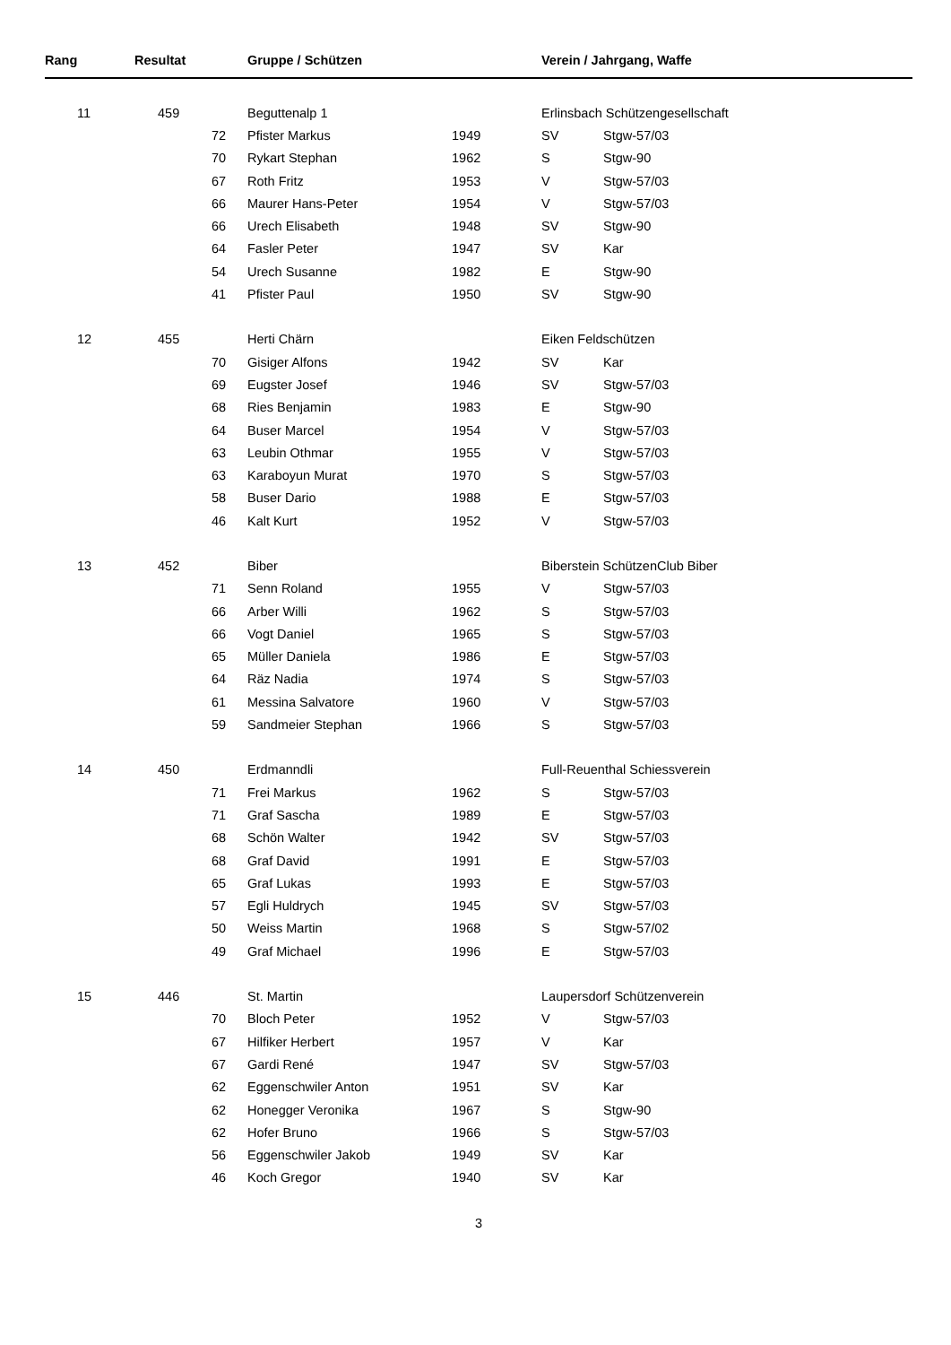| Rang | Resultat | | Gruppe / Schützen | | Verein / Jahrgang, Waffe | |
| --- | --- | --- | --- | --- | --- | --- |
| 11 | 459 | | Beguttenalp 1 | | Erlinsbach Schützengesellschaft | |
| | | 72 | Pfister Markus | 1949 | SV | Stgw-57/03 |
| | | 70 | Rykart Stephan | 1962 | S | Stgw-90 |
| | | 67 | Roth Fritz | 1953 | V | Stgw-57/03 |
| | | 66 | Maurer Hans-Peter | 1954 | V | Stgw-57/03 |
| | | 66 | Urech Elisabeth | 1948 | SV | Stgw-90 |
| | | 64 | Fasler Peter | 1947 | SV | Kar |
| | | 54 | Urech Susanne | 1982 | E | Stgw-90 |
| | | 41 | Pfister Paul | 1950 | SV | Stgw-90 |
| 12 | 455 | | Herti Chärn | | Eiken Feldschützen | |
| | | 70 | Gisiger Alfons | 1942 | SV | Kar |
| | | 69 | Eugster Josef | 1946 | SV | Stgw-57/03 |
| | | 68 | Ries Benjamin | 1983 | E | Stgw-90 |
| | | 64 | Buser Marcel | 1954 | V | Stgw-57/03 |
| | | 63 | Leubin Othmar | 1955 | V | Stgw-57/03 |
| | | 63 | Karaboyun Murat | 1970 | S | Stgw-57/03 |
| | | 58 | Buser Dario | 1988 | E | Stgw-57/03 |
| | | 46 | Kalt Kurt | 1952 | V | Stgw-57/03 |
| 13 | 452 | | Biber | | Biberstein SchützenClub Biber | |
| | | 71 | Senn Roland | 1955 | V | Stgw-57/03 |
| | | 66 | Arber Willi | 1962 | S | Stgw-57/03 |
| | | 66 | Vogt Daniel | 1965 | S | Stgw-57/03 |
| | | 65 | Müller Daniela | 1986 | E | Stgw-57/03 |
| | | 64 | Räz Nadia | 1974 | S | Stgw-57/03 |
| | | 61 | Messina Salvatore | 1960 | V | Stgw-57/03 |
| | | 59 | Sandmeier Stephan | 1966 | S | Stgw-57/03 |
| 14 | 450 | | Erdmanndli | | Full-Reuenthal Schiessverein | |
| | | 71 | Frei Markus | 1962 | S | Stgw-57/03 |
| | | 71 | Graf Sascha | 1989 | E | Stgw-57/03 |
| | | 68 | Schön Walter | 1942 | SV | Stgw-57/03 |
| | | 68 | Graf David | 1991 | E | Stgw-57/03 |
| | | 65 | Graf Lukas | 1993 | E | Stgw-57/03 |
| | | 57 | Egli Huldrych | 1945 | SV | Stgw-57/03 |
| | | 50 | Weiss Martin | 1968 | S | Stgw-57/02 |
| | | 49 | Graf Michael | 1996 | E | Stgw-57/03 |
| 15 | 446 | | St. Martin | | Laupersdorf Schützenverein | |
| | | 70 | Bloch Peter | 1952 | V | Stgw-57/03 |
| | | 67 | Hilfiker Herbert | 1957 | V | Kar |
| | | 67 | Gardi René | 1947 | SV | Stgw-57/03 |
| | | 62 | Eggenschwiler Anton | 1951 | SV | Kar |
| | | 62 | Honegger Veronika | 1967 | S | Stgw-90 |
| | | 62 | Hofer Bruno | 1966 | S | Stgw-57/03 |
| | | 56 | Eggenschwiler Jakob | 1949 | SV | Kar |
| | | 46 | Koch Gregor | 1940 | SV | Kar |
3